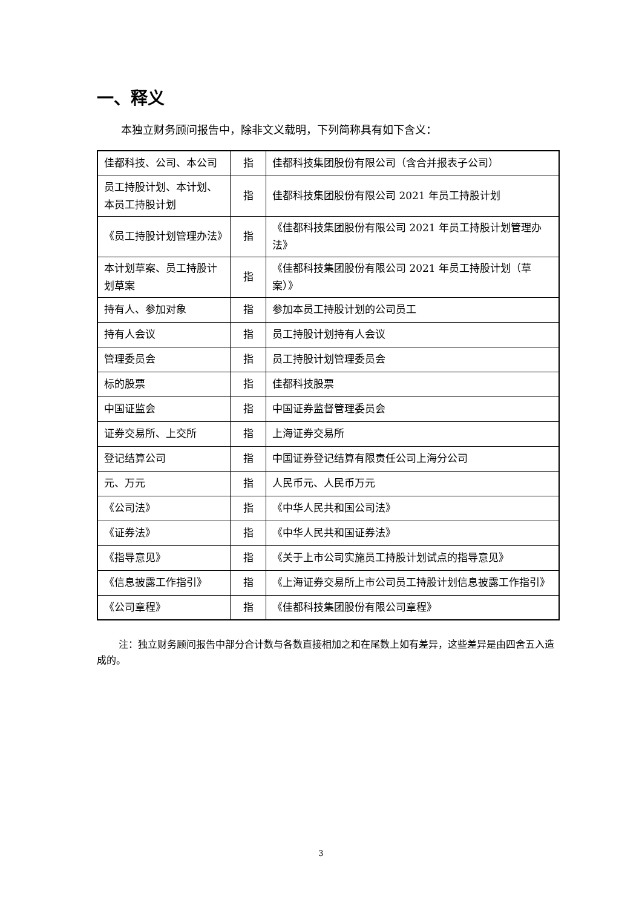一、释义
本独立财务顾问报告中，除非文义载明，下列简称具有如下含义：
| 佳都科技、公司、本公司 | 指 | 佳都科技集团股份有限公司（含合并报表子公司） |
| 员工持股计划、本计划、本员工持股计划 | 指 | 佳都科技集团股份有限公司 2021 年员工持股计划 |
| 《员工持股计划管理办法》 | 指 | 《佳都科技集团股份有限公司 2021 年员工持股计划管理办法》 |
| 本计划草案、员工持股计划草案 | 指 | 《佳都科技集团股份有限公司 2021 年员工持股计划（草案）》 |
| 持有人、参加对象 | 指 | 参加本员工持股计划的公司员工 |
| 持有人会议 | 指 | 员工持股计划持有人会议 |
| 管理委员会 | 指 | 员工持股计划管理委员会 |
| 标的股票 | 指 | 佳都科技股票 |
| 中国证监会 | 指 | 中国证券监督管理委员会 |
| 证券交易所、上交所 | 指 | 上海证券交易所 |
| 登记结算公司 | 指 | 中国证券登记结算有限责任公司上海分公司 |
| 元、万元 | 指 | 人民币元、人民币万元 |
| 《公司法》 | 指 | 《中华人民共和国公司法》 |
| 《证券法》 | 指 | 《中华人民共和国证券法》 |
| 《指导意见》 | 指 | 《关于上市公司实施员工持股计划试点的指导意见》 |
| 《信息披露工作指引》 | 指 | 《上海证券交易所上市公司员工持股计划信息披露工作指引》 |
| 《公司章程》 | 指 | 《佳都科技集团股份有限公司章程》 |
注：独立财务顾问报告中部分合计数与各数直接相加之和在尾数上如有差异，这些差异是由四舍五入造成的。
3